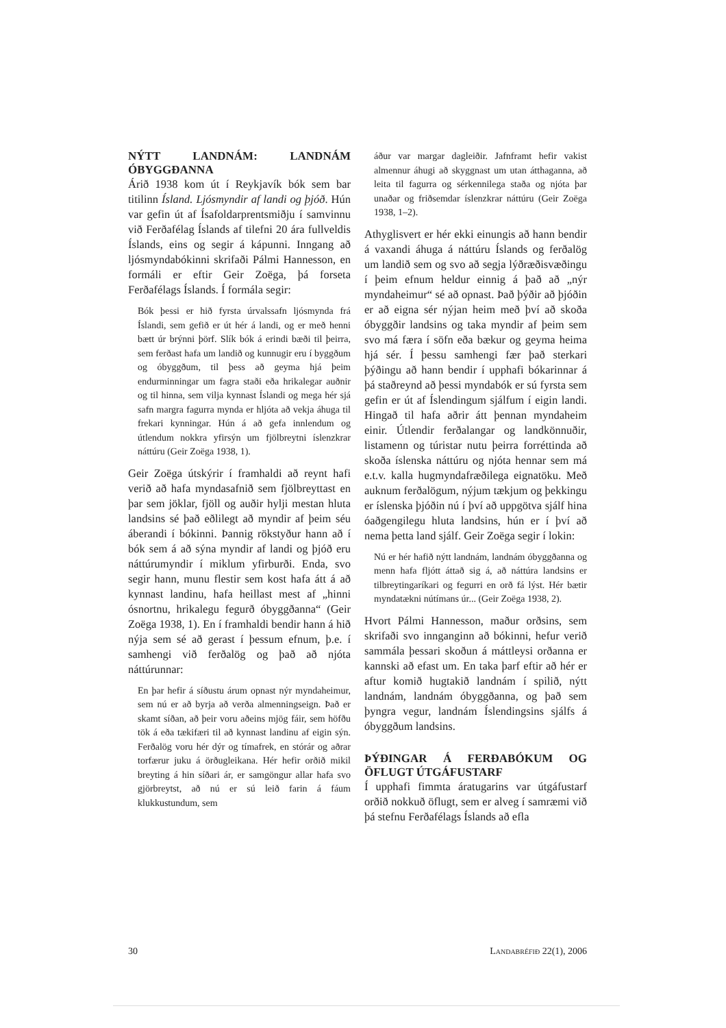NÝTT LANDNÁM: LANDNÁM ÓBYGGÐANNA
Árið 1938 kom út í Reykjavík bók sem bar titilinn Ísland. Ljósmyndir af landi og þjóð. Hún var gefin út af Ísafoldarprentsmiðju í samvinnu við Ferðafélag Íslands af tilefni 20 ára fullveldis Íslands, eins og segir á kápunni. Inngang að ljósmyndabókinni skrifaði Pálmi Hannesson, en formáli er eftir Geir Zoëga, þá forseta Ferðafélags Íslands. Í formála segir:
Bók þessi er hið fyrsta úrvalssafn ljósmynda frá Íslandi, sem gefið er út hér á landi, og er með henni bætt úr brýnni þörf. Slík bók á erindi bæði til þeirra, sem ferðast hafa um landið og kunnugir eru í byggðum og óbyggðum, til þess að geyma hjá þeim endurminningar um fagra staði eða hrikalegar auðnir og til hinna, sem vilja kynnast Íslandi og mega hér sjá safn margra fagurra mynda er hljóta að vekja áhuga til frekari kynningar. Hún á að gefa innlendum og útlendum nokkra yfirsýn um fjölbreytni íslenzkrar náttúru (Geir Zoëga 1938, 1).
Geir Zoëga útskýrir í framhaldi að reynt hafi verið að hafa myndasafnið sem fjölbreyttast en þar sem jöklar, fjöll og auðir hylji mestan hluta landsins sé það eðlilegt að myndir af þeim séu áberandi í bókinni. Þannig rökstyður hann að í bók sem á að sýna myndir af landi og þjóð eru náttúrumyndir í miklum yfirburði. Enda, svo segir hann, munu flestir sem kost hafa átt á að kynnast landinu, hafa heillast mest af „hinni ósnortnu, hrikalegu fegurð óbyggðanna“ (Geir Zoëga 1938, 1). En í framhaldi bendir hann á hið nýja sem sé að gerast í þessum efnum, þ.e. í samhengi við ferðalög og það að njóta náttúrunnar:
En þar hefir á síðustu árum opnast nýr myndaheimur, sem nú er að byrja að verða almenningseign. Það er skamt síðan, að þeir voru aðeins mjög fáir, sem höfðu tök á eða tækifæri til að kynnast landinu af eigin sýn. Ferðalög voru hér dýr og tímafrek, en stórár og aðrar torfærur juku á örðugleikana. Hér hefir orðið mikil breyting á hin síðari ár, er samgöngur allar hafa svo gjörbreytst, að nú er sú leið farin á fáum klukkustundum, sem
áður var margar dagleiðir. Jafnframt hefir vakist almennur áhugi að skyggnast um utan átthaganna, að leita til fagurra og sérkennilega staða og njóta þar unaðar og friðsemdar íslenzkrar náttúru (Geir Zoëga 1938, 1–2).
Athyglisvert er hér ekki einungis að hann bendir á vaxandi áhuga á náttúru Íslands og ferðalög um landið sem og svo að segja lýðræðisvæðingu í þeim efnum heldur einnig á það að „nýr myndaheimur“ sé að opnast. Það þýðir að þjóðin er að eigna sér nýjan heim með því að skoða óbyggðir landsins og taka myndir af þeim sem svo má færa í söfn eða bækur og geyma heima hjá sér. Í þessu samhengi fær það sterkari þýðingu að hann bendir í upphafi bókarinnar á þá staðreynd að þessi myndabók er sú fyrsta sem gefin er út af Íslendingum sjálfum í eigin landi. Hingað til hafa aðrir átt þennan myndaheim einir. Útlendir ferðalangar og landkönnuðir, listamenn og túristar nutu þeirra forréttinda að skoða íslenska náttúru og njóta hennar sem má e.t.v. kalla hugmyndafræðilega eignatöku. Með auknum ferðalögum, nýjum tækjum og þekkingu er íslenska þjóðin nú í því að uppgötva sjálf hina óaðgengilegu hluta landsins, hún er í því að nema þetta land sjálf. Geir Zoëga segir í lokin:
Nú er hér hafið nýtt landnám, landnám óbyggðanna og menn hafa fljótt áttað sig á, að náttúra landsins er tilbreytingaríkari og fegurri en orð fá lýst. Hér bætir myndatækni nútímans úr... (Geir Zoëga 1938, 2).
Hvort Pálmi Hannesson, maður orðsins, sem skrifaði svo innganginn að bókinni, hefur verið sammála þessari skoðun á máttleysi orðanna er kannski að efast um. En taka þarf eftir að hér er aftur komið hugtakið landnám í spilið, nýtt landnám, landnám óbyggðanna, og það sem þyngra vegur, landnám Íslendingsins sjálfs á óbyggðum landsins.
ÞÝÐINGAR Á FERÐABÓKUM OG ÖFLUGT ÚTGÁFUSTARF
Í upphafi fimmta áratugarins var útgáfustarf orðið nokkuð öflugt, sem er alveg í samræmi við þá stefnu Ferðafélags Íslands að efla
30 LANDABRÉFIÐ 22(1), 2006